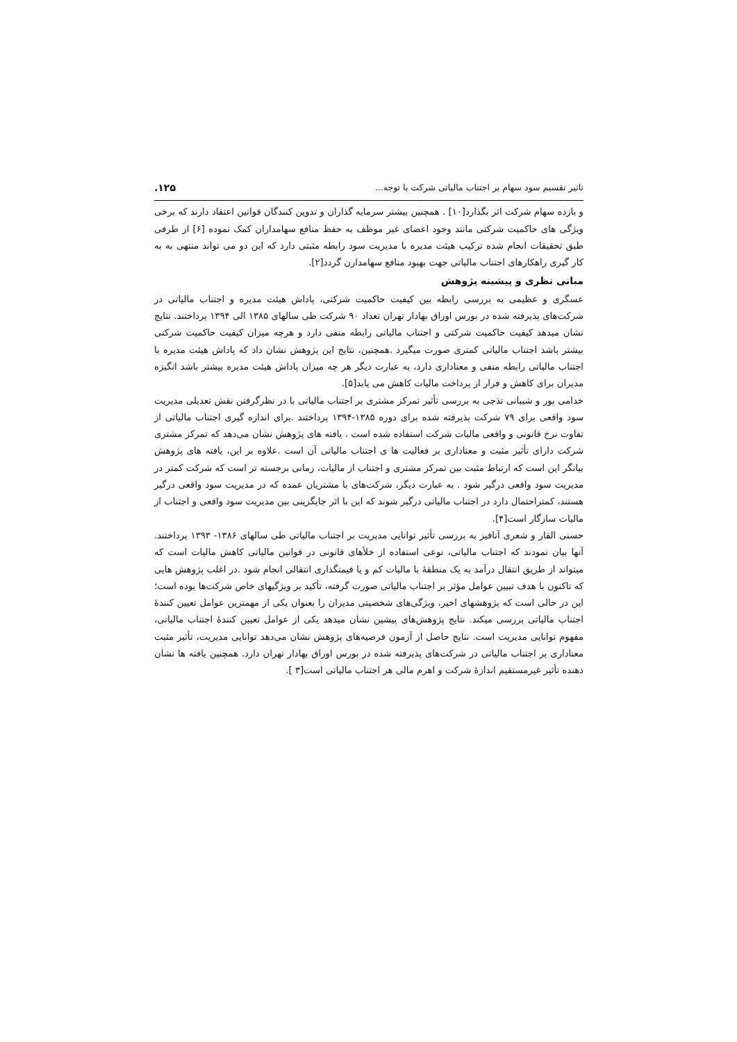تاثیر تقسیم سود سهام بر اجتناب مالیاتی شرکت با توجه... ١٢۵.
و بازده سهام شرکت اثر بگذارد[١٠] . همچنین بیشتر سرمایه گذاران و تدوین کنندگان قوانین اعتقاد دارند که برخی ویژگی های حاکمیت شرکتی مانند وجود اعضای غیر موظف به حفظ منافع سهامداران کمک نموده [۶] از طرفی طبق تحقیقات انجام شده ترکیب هیئت مدیره با مدیریت سود رابطه مثبتی دارد که این دو می تواند منتهی به به کار گیری راهکارهای اجتناب مالیاتی جهت بهبود منافع سهامدارن گردد[٢].
مبانی نظری و پیشینه پژوهش
عسگری و عظیمی به بررسی رابطه بین کیفیت حاکمیت شرکتی، پاداش هیئت مدیره و اجتناب مالیاتی در شرکت‌های پذیرفته شده در بورس اوراق بهادار تهران تعداد ٩٠ شرکت طی سالهای ١٣٨۵ الی ١٣٩۴ پرداختند. نتایج نشان میدهد کیفیت حاکمیت شرکتی و اجتناب مالیاتی رابطه منفی دارد و هرچه میزان کیفیت حاکمیت شرکتی بیشتر باشد اجتناب مالیاتی کمتری صورت میگیرد .همچنین، نتایج این پژوهش نشان داد که پاداش هیئت مدیره با اجتناب مالیاتی رابطه منفی و معناداری دارد، به عبارت دیگر هر چه میزان پاداش هیئت مدیره بیشتر باشد انگیزه مدیران برای کاهش و فرار از پرداخت مالیات کاهش می یابد[۵].
خدامی پور و شیبانی تذجی به بررسی تأثیر تمرکز مشتری بر اجتناب مالیاتی با در نظرگرفتن نقش تعدیلی مدیریت سود واقعی برای ٧٩ شرکت پذیرفته شده برای دوره ١٣٨۵-١٣٩۴ پرداختند .برای اندازه گیری اجتناب مالیاتی از تفاوت نرخ قانونی و واقعی مالیات شرکت استفاده شده است . یافته های پژوهش نشان می‌دهد که تمرکز مشتری شرکت دارای تأثیر مثبت و معناداری بر فعالیت ها ی اجتناب مالیاتی آن است .علاوه بر این، یافته های پژوهش بیانگر این است که ارتباط مثبت بین تمرکز مشتری و اجتناب از مالیات، زمانی برجسته تر است که شرکت کمتر در مدیریت سود واقعی درگیر شود . به عبارت دیگر، شرکت‌های با مشتریان عمده که در مدیریت سود واقعی درگیر هستند، کمتراحتمال دارد در اجتناب مالیاتی درگیر شوند که این با اثر جایگزینی بین مدیریت سود واقعی و اجتناب از مالیات سازگار است[۴].
حسنی القار و شعری آناقیز به بررسی تأثیر توانایی مدیریت بر اجتناب مالیاتی طی سالهای ١٣٨۶- ١٣٩٣ پرداختند. آنها بیان نمودند که اجتناب مالیاتی، نوعی استفاده از خلأهای قانونی در قوانین مالیاتی کاهش مالیات است که میتواند از طریق انتقال درآمد به یک منطقهٔ با مالیات کم و یا قیمتگذاری انتقالی انجام شود .در اغلب پژوهش هایی که تاکنون با هدف تبیین عوامل مؤثر بر اجتناب مالیاتی صورت گرفته، تأکید بر ویژگیهای خاص شرکت‌ها بوده است؛ این در حالی است که پژوهشهای اخیر، ویژگی‌های شخصیتی مدیران را بعنوان یکی از مهمترین عوامل تعیین کنندهٔ اجتناب مالیاتی بررسی میکند. نتایج پژوهش‌های پیشین نشان میدهد یکی از عوامل تعیین کنندهٔ اجتناب مالیاتی، مفهوم توانایی مدیریت است. نتایج حاصل از آزمون فرضیه‌های پژوهش نشان می‌دهد توانایی مدیریت، تأثیر مثبت معناداری بر اجتناب مالیاتی در شرکت‌های پذیرفته شده در بورس اوراق بهادار تهران دارد. همچنین یافته ها نشان دهنده تأثیر غیرمستقیم اندازهٔ شرکت و اهرم مالی هر اجتناب مالیاتی است[٣ ].